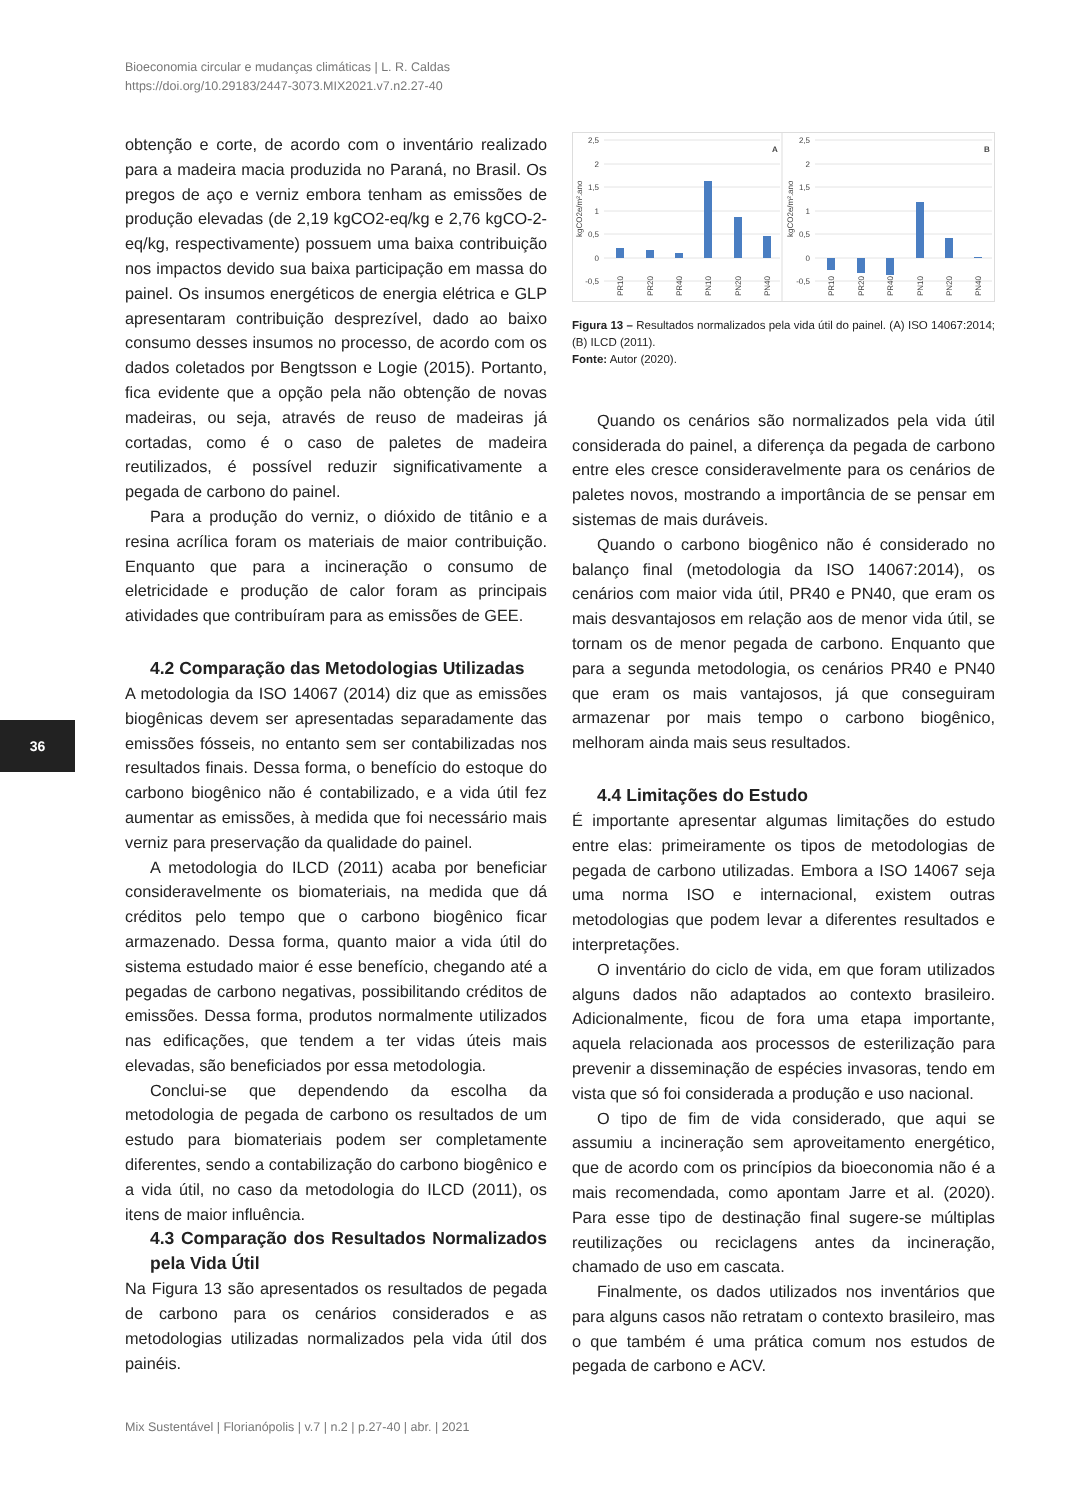Bioeconomia circular e mudanças climáticas | L. R. Caldas
https://doi.org/10.29183/2447-3073.MIX2021.v7.n2.27-40
36
obtenção e corte, de acordo com o inventário realizado para a madeira macia produzida no Paraná, no Brasil. Os pregos de aço e verniz embora tenham as emissões de produção elevadas (de 2,19 kgCO2-eq/kg e 2,76 kgCO-2-eq/kg, respectivamente) possuem uma baixa contribuição nos impactos devido sua baixa participação em massa do painel. Os insumos energéticos de energia elétrica e GLP apresentaram contribuição desprezível, dado ao baixo consumo desses insumos no processo, de acordo com os dados coletados por Bengtsson e Logie (2015). Portanto, fica evidente que a opção pela não obtenção de novas madeiras, ou seja, através de reuso de madeiras já cortadas, como é o caso de paletes de madeira reutilizados, é possível reduzir significativamente a pegada de carbono do painel.
Para a produção do verniz, o dióxido de titânio e a resina acrílica foram os materiais de maior contribuição. Enquanto que para a incineração o consumo de eletricidade e produção de calor foram as principais atividades que contribuíram para as emissões de GEE.
4.2 Comparação das Metodologias Utilizadas
A metodologia da ISO 14067 (2014) diz que as emissões biogênicas devem ser apresentadas separadamente das emissões fósseis, no entanto sem ser contabilizadas nos resultados finais. Dessa forma, o benefício do estoque do carbono biogênico não é contabilizado, e a vida útil fez aumentar as emissões, à medida que foi necessário mais verniz para preservação da qualidade do painel.
A metodologia do ILCD (2011) acaba por beneficiar consideravelmente os biomateriais, na medida que dá créditos pelo tempo que o carbono biogênico ficar armazenado. Dessa forma, quanto maior a vida útil do sistema estudado maior é esse benefício, chegando até a pegadas de carbono negativas, possibilitando créditos de emissões. Dessa forma, produtos normalmente utilizados nas edificações, que tendem a ter vidas úteis mais elevadas, são beneficiados por essa metodologia.
Conclui-se que dependendo da escolha da metodologia de pegada de carbono os resultados de um estudo para biomateriais podem ser completamente diferentes, sendo a contabilização do carbono biogênico e a vida útil, no caso da metodologia do ILCD (2011), os itens de maior influência.
4.3 Comparação dos Resultados Normalizados pela Vida Útil
Na Figura 13 são apresentados os resultados de pegada de carbono para os cenários considerados e as metodologias utilizadas normalizados pela vida útil dos painéis.
2,5
2
1,5
1
0,5
0
-0,5
2,5
2
1,5
1
0,5
0
-0,5
A
B
kgCO2e/m².ano
kgCO2e/m².ano
PR10
PR20
PR40
PN10
PN20
PN40
PR10
PR20
PR40
PN10
PN20
PN40
Figura 13 – Resultados normalizados pela vida útil do painel. (A) ISO 14067:2014; (B) ILCD (2011).
Fonte: Autor (2020).
Quando os cenários são normalizados pela vida útil considerada do painel, a diferença da pegada de carbono entre eles cresce consideravelmente para os cenários de paletes novos, mostrando a importância de se pensar em sistemas de mais duráveis.
Quando o carbono biogênico não é considerado no balanço final (metodologia da ISO 14067:2014), os cenários com maior vida útil, PR40 e PN40, que eram os mais desvantajosos em relação aos de menor vida útil, se tornam os de menor pegada de carbono. Enquanto que para a segunda metodologia, os cenários PR40 e PN40 que eram os mais vantajosos, já que conseguiram armazenar por mais tempo o carbono biogênico, melhoram ainda mais seus resultados.
4.4 Limitações do Estudo
É importante apresentar algumas limitações do estudo entre elas: primeiramente os tipos de metodologias de pegada de carbono utilizadas. Embora a ISO 14067 seja uma norma ISO e internacional, existem outras metodologias que podem levar a diferentes resultados e interpretações.
O inventário do ciclo de vida, em que foram utilizados alguns dados não adaptados ao contexto brasileiro. Adicionalmente, ficou de fora uma etapa importante, aquela relacionada aos processos de esterilização para prevenir a disseminação de espécies invasoras, tendo em vista que só foi considerada a produção e uso nacional.
O tipo de fim de vida considerado, que aqui se assumiu a incineração sem aproveitamento energético, que de acordo com os princípios da bioeconomia não é a mais recomendada, como apontam Jarre et al. (2020). Para esse tipo de destinação final sugere-se múltiplas reutilizações ou reciclagens antes da incineração, chamado de uso em cascata.
Finalmente, os dados utilizados nos inventários que para alguns casos não retratam o contexto brasileiro, mas o que também é uma prática comum nos estudos de pegada de carbono e ACV.
Mix Sustentável | Florianópolis | v.7 | n.2 | p.27-40 | abr. | 2021